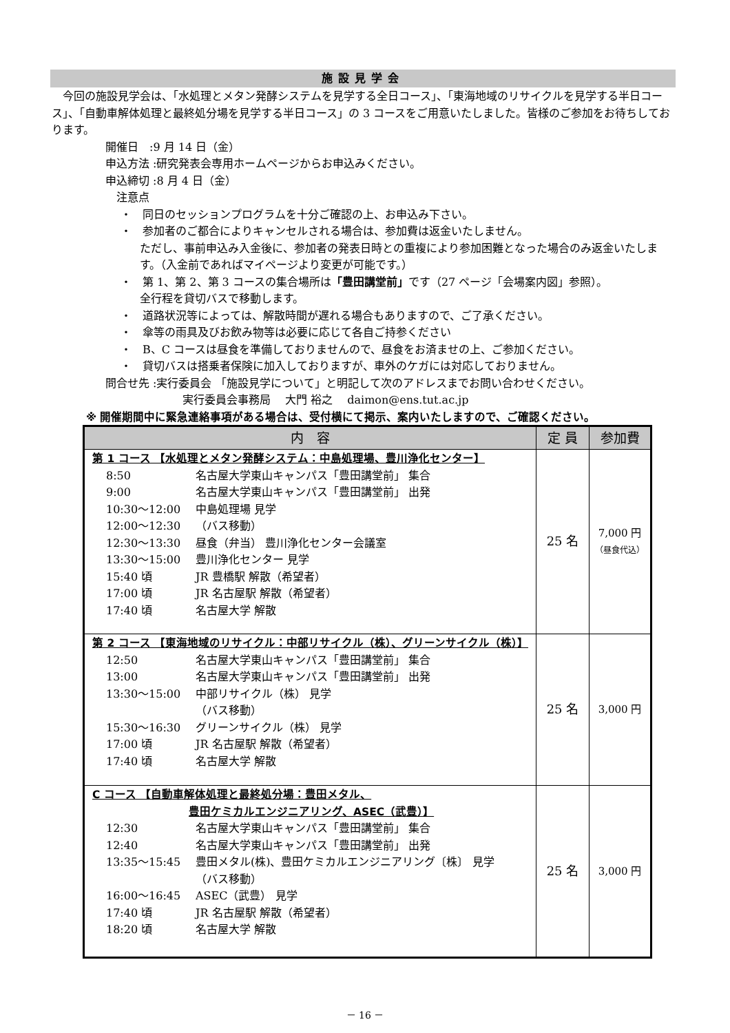施設見学会
　今回の施設見学会は、「水処理とメタン発酵システムを見学する全日コース」、「東海地域のリサイクルを見学する半日コース」、「自動車解体処理と最終処分場を見学する半日コース」の 3 コースをご用意いたしました。皆様のご参加をお待ちしております。
開催日　:9 月 14 日（金）
申込方法 :研究発表会専用ホームページからお申込みください。
申込締切 :8 月 4 日（金）
　注意点
・　同日のセッションプログラムを十分ご確認の上、お申込み下さい。
・　参加者のご都合によりキャンセルされる場合は、参加費は返金いたしません。
ただし、事前申込み入金後に、参加者の発表日時との重複により参加困難となった場合のみ返金いたします。（入金前であればマイページより変更が可能です。）
・　第 1、第 2、第 3 コースの集合場所は「豊田講堂前」です（27 ページ「会場案内図」参照）。
全行程を貸切バスで移動します。
・　道路状況等によっては、解散時間が遅れる場合もありますので、ご了承ください。
・　傘等の雨具及びお飲み物等は必要に応じて各自ご持参ください
・　B、C コースは昼食を準備しておりませんので、昼食をお済ませの上、ご参加ください。
・　貸切バスは搭乗者保険に加入しておりますが、車外のケガには対応しておりません。
問合せ先 :実行委員会 「施設見学について」と明記して次のアドレスまでお問い合わせください。
実行委員会事務局　 大門 裕之　 daimon@ens.tut.ac.jp
※ 開催期間中に緊急連絡事項がある場合は、受付横にて掲示、案内いたしますので、ご確認ください。
| 内 容 | 定 員 | 参加費 |
| --- | --- | --- |
| 第 1 コース 【水処理とメタン発酵システム：中島処理場、豊川浄化センター】 8:50 名古屋大学東山キャンパス「豊田講堂前」 集合 9:00 名古屋大学東山キャンパス「豊田講堂前」 出発 10:30～12:00 中島処理場 見学 12:00～12:30 （バス移動） 12:30～13:30 昼食（弁当） 豊川浄化センター会議室 13:30～15:00 豊川浄化センター 見学 15:40 頃 JR 豊橋駅 解散（希望者） 17:00 頃 JR 名古屋駅 解散（希望者） 17:40 頃 名古屋大学 解散 | 25 名 | 7,000 円 （昼食代込） |
| 第 2 コース 【東海地域のリサイクル：中部リサイクル（株）、グリーンサイクル（株）】 12:50 名古屋大学東山キャンパス「豊田講堂前」 集合 13:00 名古屋大学東山キャンパス「豊田講堂前」 出発 13:30～15:00 中部リサイクル（株） 見学 （バス移動） 15:30～16:30 グリーンサイクル（株） 見学 17:00 頃 JR 名古屋駅 解散（希望者） 17:40 頃 名古屋大学 解散 | 25 名 | 3,000 円 |
| C コース 【自動車解体処理と最終処分場：豊田メタル、 豊田ケミカルエンジニアリング、ASEC（武豊）】 12:30 名古屋大学東山キャンパス「豊田講堂前」 集合 12:40 名古屋大学東山キャンパス「豊田講堂前」 出発 13:35～15:45 豊田メタル(株)、豊田ケミカルエンジニアリング〔株〕 見学 （バス移動） 16:00～16:45 ASEC（武豊） 見学 17:40 頃 JR 名古屋駅 解散（希望者） 18:20 頃 名古屋大学 解散 | 25 名 | 3,000 円 |
－ 16 －